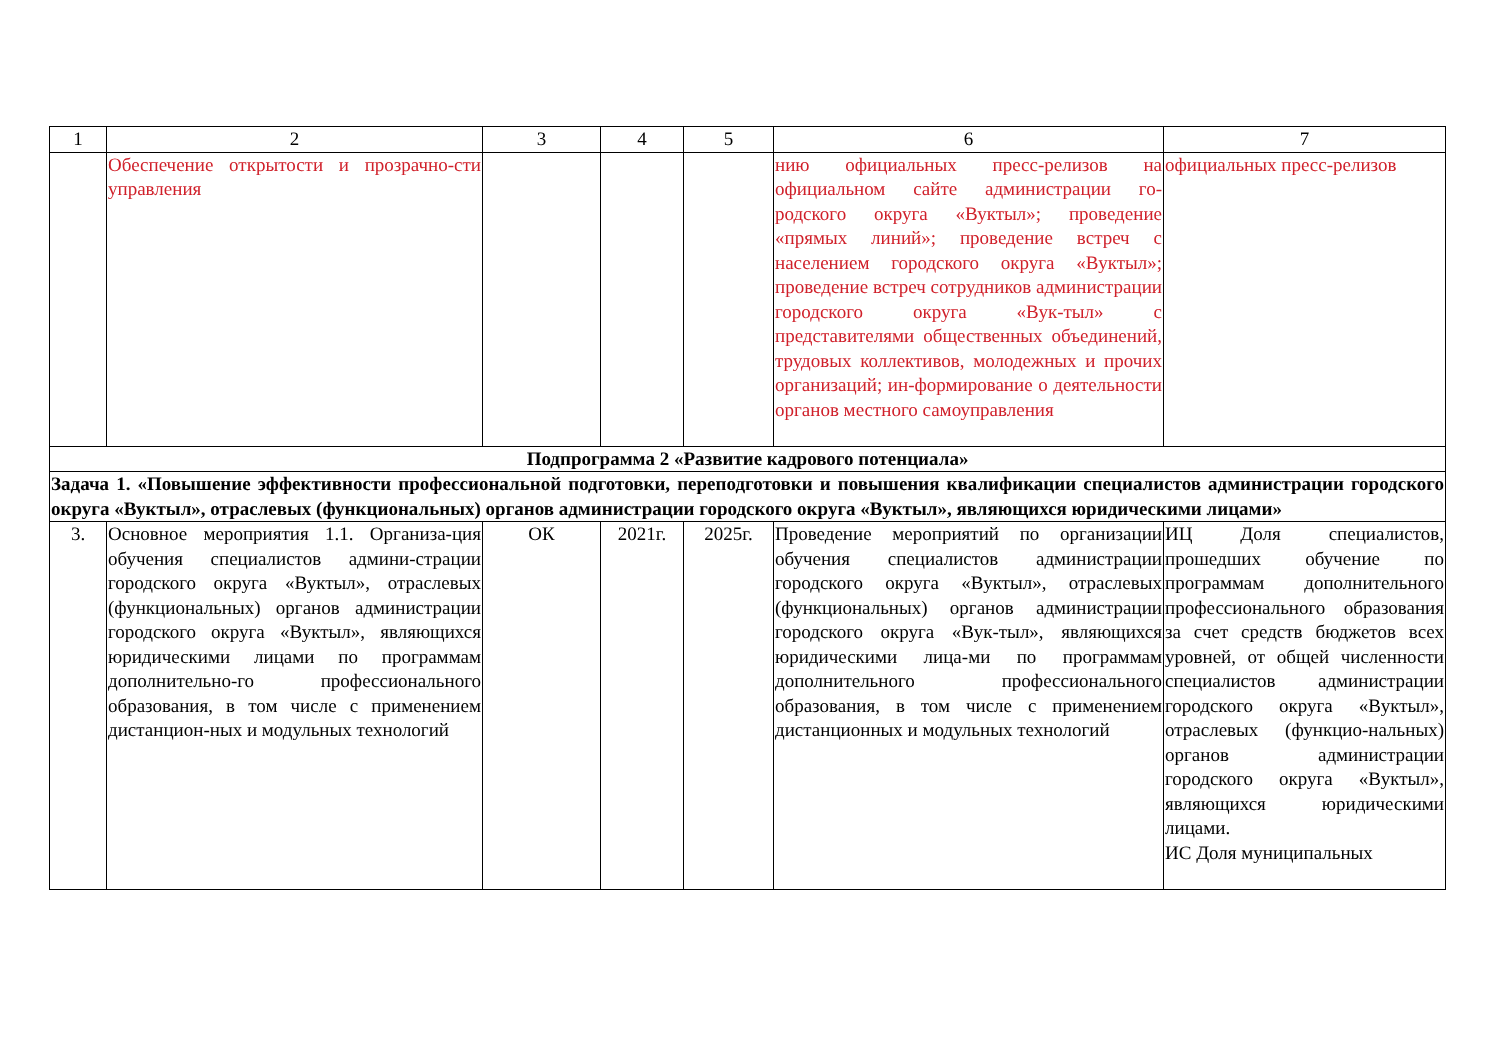| 1 | 2 | 3 | 4 | 5 | 6 | 7 |
| --- | --- | --- | --- | --- | --- | --- |
| | Обеспечение открытости и прозрачно-сти управления | | | | нию официальных пресс-релизов на официальном сайте администрации го-родского округа «Вуктыл»; проведение «прямых линий»; проведение встреч с населением городского округа «Вуктыл»; проведение встреч сотрудников администрации городского округа «Вук-тыл» с представителями общественных объединений, трудовых коллективов, молодежных и прочих организаций; ин-формирование о деятельности органов местного самоуправления | официальных пресс-релизов |
| Подпрограмма 2 «Развитие кадрового потенциала» | | | | | | |
| Задача 1. «Повышение эффективности профессиональной подготовки, переподготовки и повышения квалификации специалистов администрации городского округа «Вуктыл», отраслевых (функциональных) органов администрации городского округа «Вуктыл», являющихся юридическими лицами» | | | | | | |
| 3. | Основное мероприятия 1.1. Организа-ция обучения специалистов админи-страции городского округа «Вуктыл», отраслевых (функциональных) органов администрации городского округа «Вуктыл», являющихся юридическими лицами по программам дополнительно-го профессионального образования, в том числе с применением дистанцион-ных и модульных технологий | ОК | 2021г. | 2025г. | Проведение мероприятий по организации обучения специалистов администрации городского округа «Вуктыл», отраслевых (функциональных) органов администрации городского округа «Вук-тыл», являющихся юридическими лица-ми по программам дополнительного профессионального образования, в том числе с применением дистанционных и модульных технологий | ИЦ Доля специалистов, прошедших обучение по программам дополнительного профессионального образования за счет средств бюджетов всех уровней, от общей численности специалистов администрации городского округа «Вуктыл», отраслевых (функцио-нальных) органов администрации городского округа «Вуктыл», являющихся юридическими лицами. ИС Доля муниципальных |